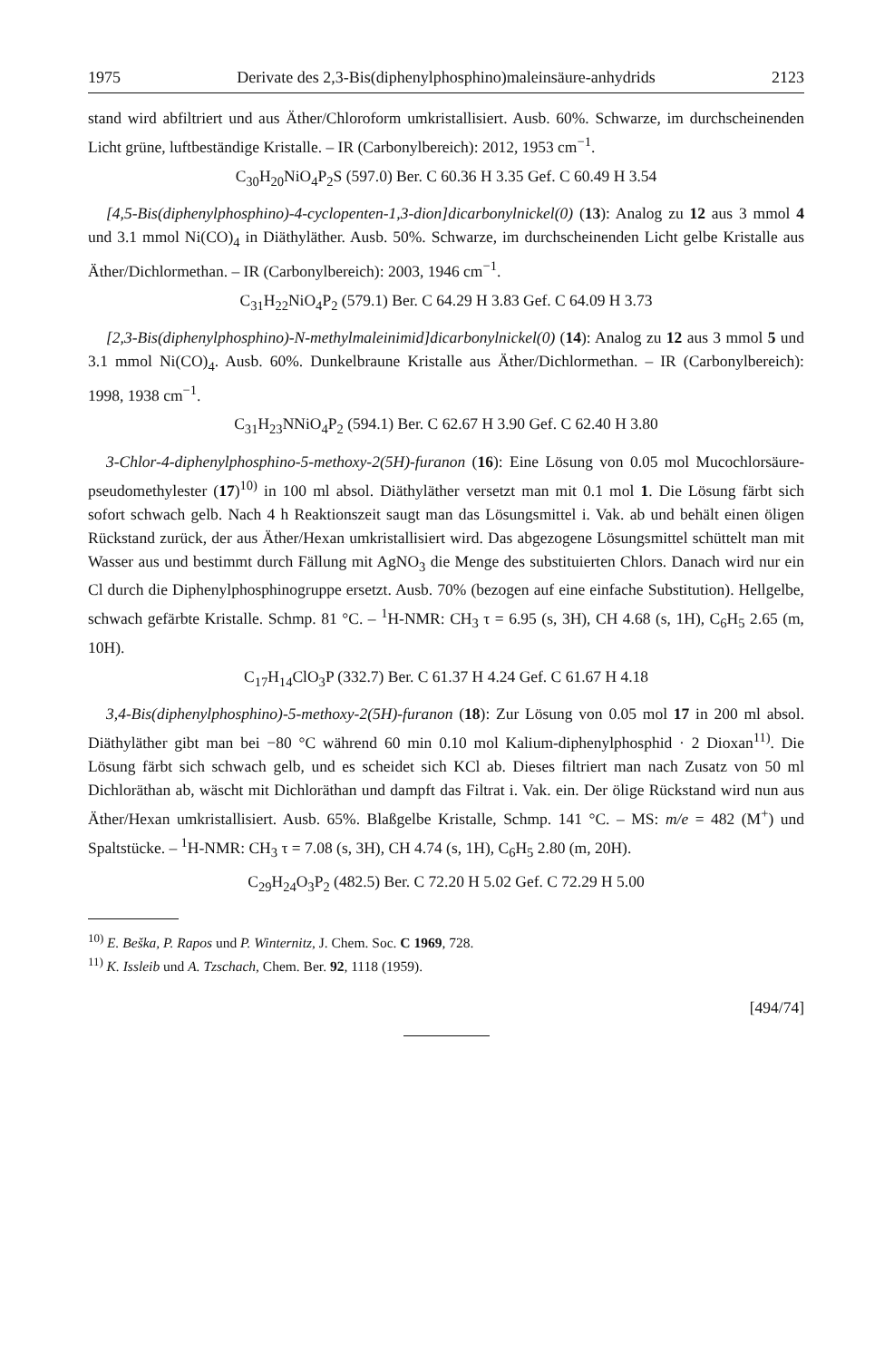1975 Derivate des 2,3-Bis(diphenylphosphino)maleinsäure-anhydrids 2123
stand wird abfiltriert und aus Äther/Chloroform umkristallisiert. Ausb. 60%. Schwarze, im durchscheinenden Licht grüne, luftbeständige Kristalle. – IR (Carbonylbereich): 2012, 1953 cm<sup>−1</sup>.
C<sub>30</sub>H<sub>20</sub>NiO<sub>4</sub>P<sub>2</sub>S (597.0) Ber. C 60.36 H 3.35 Gef. C 60.49 H 3.54
[4,5-Bis(diphenylphosphino)-4-cyclopenten-1,3-dion]dicarbonylnickel(0) (13): Analog zu 12 aus 3 mmol 4 und 3.1 mmol Ni(CO)<sub>4</sub> in Diäthyläther. Ausb. 50%. Schwarze, im durchscheinenden Licht gelbe Kristalle aus Äther/Dichlormethan. – IR (Carbonylbereich): 2003, 1946 cm<sup>−1</sup>.
C<sub>31</sub>H<sub>22</sub>NiO<sub>4</sub>P<sub>2</sub> (579.1) Ber. C 64.29 H 3.83 Gef. C 64.09 H 3.73
[2,3-Bis(diphenylphosphino)-N-methylmaleinimid]dicarbonylnickel(0) (14): Analog zu 12 aus 3 mmol 5 und 3.1 mmol Ni(CO)<sub>4</sub>. Ausb. 60%. Dunkelbraune Kristalle aus Äther/Dichlormethan. – IR (Carbonylbereich): 1998, 1938 cm<sup>−1</sup>.
C<sub>31</sub>H<sub>23</sub>NNiO<sub>4</sub>P<sub>2</sub> (594.1) Ber. C 62.67 H 3.90 Gef. C 62.40 H 3.80
3-Chlor-4-diphenylphosphino-5-methoxy-2(5H)-furanon (16): Eine Lösung von 0.05 mol Mucochlorsäure-pseudomethylester (17)<sup>10)</sup> in 100 ml absol. Diäthyläther versetzt man mit 0.1 mol 1. Die Lösung färbt sich sofort schwach gelb. Nach 4 h Reaktionszeit saugt man das Lösungsmittel i. Vak. ab und behält einen öligen Rückstand zurück, der aus Äther/Hexan umkristallisiert wird. Das abgezogene Lösungsmittel schüttelt man mit Wasser aus und bestimmt durch Fällung mit AgNO<sub>3</sub> die Menge des substituierten Chlors. Danach wird nur ein Cl durch die Diphenylphosphinogruppe ersetzt. Ausb. 70% (bezogen auf eine einfache Substitution). Hellgelbe, schwach gefärbte Kristalle. Schmp. 81 °C. – <sup>1</sup>H-NMR: CH<sub>3</sub> τ = 6.95 (s, 3H), CH 4.68 (s, 1H), C<sub>6</sub>H<sub>5</sub> 2.65 (m, 10H).
C<sub>17</sub>H<sub>14</sub>ClO<sub>3</sub>P (332.7) Ber. C 61.37 H 4.24 Gef. C 61.67 H 4.18
3,4-Bis(diphenylphosphino)-5-methoxy-2(5H)-furanon (18): Zur Lösung von 0.05 mol 17 in 200 ml absol. Diäthyläther gibt man bei −80 °C während 60 min 0.10 mol Kalium-diphenylphosphid · 2 Dioxan<sup>11)</sup>. Die Lösung färbt sich schwach gelb, und es scheidet sich KCl ab. Dieses filtriert man nach Zusatz von 50 ml Dichloräthan ab, wäscht mit Dichloräthan und dampft das Filtrat i. Vak. ein. Der ölige Rückstand wird nun aus Äther/Hexan umkristallisiert. Ausb. 65%. Blaßgelbe Kristalle, Schmp. 141 °C. – MS: m/e = 482 (M<sup>+</sup>) und Spaltstücke. – <sup>1</sup>H-NMR: CH<sub>3</sub> τ = 7.08 (s, 3H), CH 4.74 (s, 1H), C<sub>6</sub>H<sub>5</sub> 2.80 (m, 20H).
C<sub>29</sub>H<sub>24</sub>O<sub>3</sub>P<sub>2</sub> (482.5) Ber. C 72.20 H 5.02 Gef. C 72.29 H 5.00
<sup>10)</sup> E. Beška, P. Rapos und P. Winternitz, J. Chem. Soc. C 1969, 728.
<sup>11)</sup> K. Issleib und A. Tzschach, Chem. Ber. 92, 1118 (1959).
[494/74]